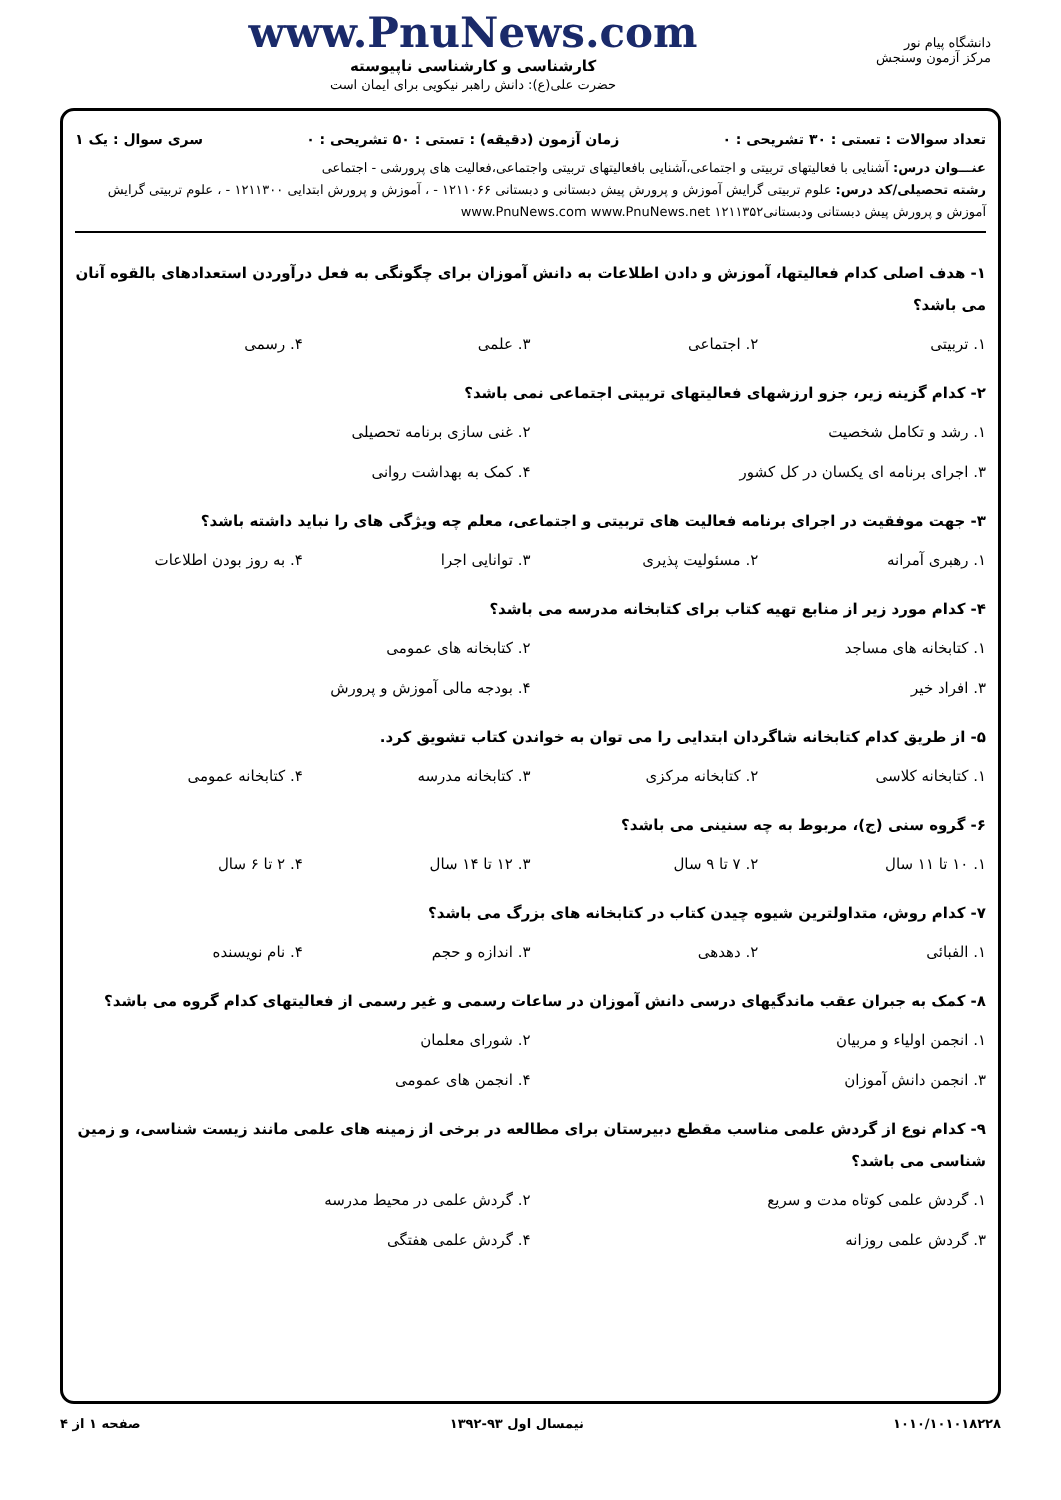دانشگاه پیام نور
مرکز آزمون وسنجش
www.PnuNews.com
کارشناسی و کارشناسی ناپیوسته
حضرت علی(ع): دانش راهبر نیکویی برای ایمان است
تعداد سوالات : تستی : ۳۰ تشریحی : ۰ زمان آزمون (دقیقه) : تستی : ۵۰ تشریحی : ۰ سری سوال : یک ۱
عنـــوان درس: آشنایی با فعالیتهای تربیتی و اجتماعی،آشنایی بافعالیتهای تربیتی واجتماعی،فعالیت های پرورشی - اجتماعی
رشته تحصیلی/کد درس: علوم تربیتی گرایش آموزش و پرورش پیش دبستانی و دبستانی ۱۲۱۱۰۶۶ - ، آموزش و پرورش ابتدایی ۱۲۱۱۳۰۰ - ، علوم تربیتی گرایش آموزش و پرورش پیش دبستانی ودبستانی۱۲۱۱۳۵۲ www.PnuNews.com www.PnuNews.net
۱- هدف اصلی کدام فعالیتها، آموزش و دادن اطلاعات به دانش آموزان برای چگونگی به فعل درآوردن استعدادهای بالقوه آنان می باشد؟
۱. تربیتی ۲. اجتماعی ۳. علمی ۴. رسمی
۲- کدام گزینه زیر، جزو ارزشهای فعالیتهای تربیتی اجتماعی نمی باشد؟
۱. رشد و تکامل شخصیت ۲. غنی سازی برنامه تحصیلی ۳. اجرای برنامه ای یکسان در کل کشور ۴. کمک به بهداشت روانی
۳- جهت موفقیت در اجرای برنامه فعالیت های تربیتی و اجتماعی، معلم چه ویژگی های را نباید داشته باشد؟
۱. رهبری آمرانه ۲. مسئولیت پذیری ۳. توانایی اجرا ۴. به روز بودن اطلاعات
۴- کدام مورد زیر از منابع تهیه کتاب برای کتابخانه مدرسه می باشد؟
۱. کتابخانه های مساجد ۲. کتابخانه های عمومی ۳. افراد خیر ۴. بودجه مالی آموزش و پرورش
۵- از طریق کدام کتابخانه شاگردان ابتدایی را می توان به خواندن کتاب تشویق کرد.
۱. کتابخانه کلاسی ۲. کتابخانه مرکزی ۳. کتابخانه مدرسه ۴. کتابخانه عمومی
۶- گروه سنی (ج)، مربوط به چه سنینی می باشد؟
۱. ۱۰ تا ۱۱ سال ۲. ۷ تا ۹ سال ۳. ۱۲ تا ۱۴ سال ۴. ۲ تا ۶ سال
۷- کدام روش، متداولترین شیوه چیدن کتاب در کتابخانه های بزرگ می باشد؟
۱. الفبائی ۲. دهدهی ۳. اندازه و حجم ۴. نام نویسنده
۸- کمک به جبران عقب ماندگیهای درسی دانش آموزان در ساعات رسمی و غیر رسمی از فعالیتهای کدام گروه می باشد؟
۱. انجمن اولیاء و مربیان ۲. شورای معلمان ۳. انجمن دانش آموزان ۴. انجمن های عمومی
۹- کدام نوع از گردش علمی مناسب مقطع دبیرستان برای مطالعه در برخی از زمینه های علمی مانند زیست شناسی، و زمین شناسی می باشد؟
۱. گردش علمی کوتاه مدت و سریع ۲. گردش علمی در محیط مدرسه ۳. گردش علمی روزانه ۴. گردش علمی هفتگی
۱۰۱۰/۱۰۱۰۱۸۲۲۸ نیمسال اول ۹۳-۱۳۹۲ صفحه ۱ از ۴